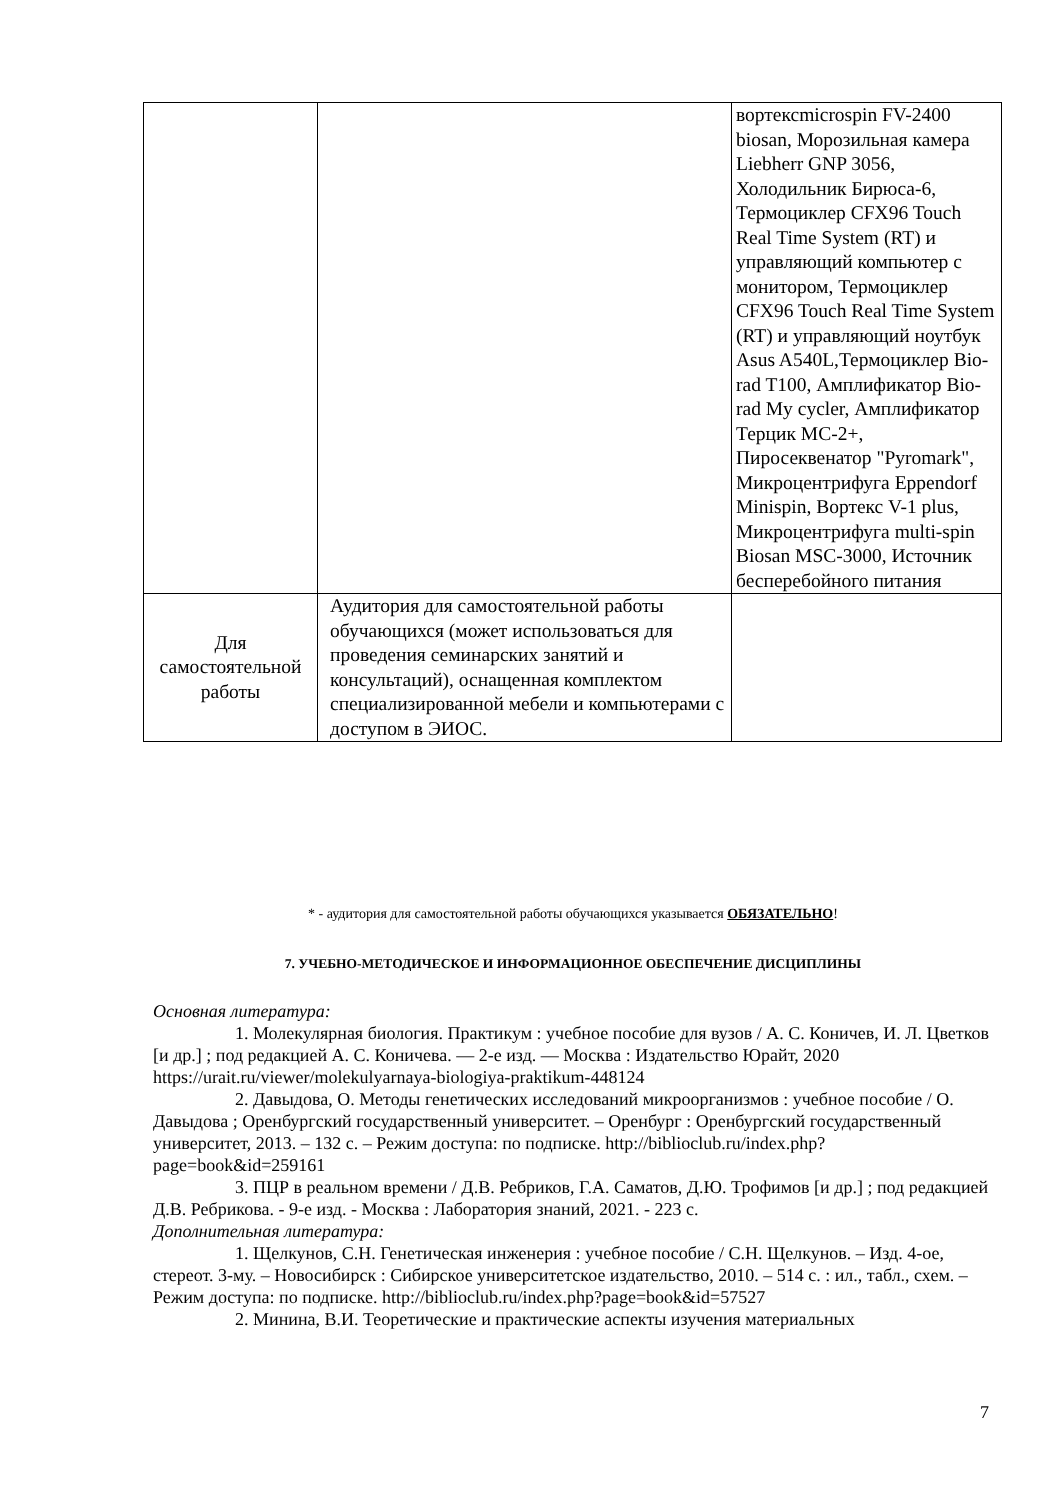| | | вортексmicrospin FV-2400 biosan, Морозильная камера Liebherr GNP 3056, Холодильник Бирюса-6, Термоциклер CFX96 Touch Real Time System (RT) и управляющий компьютер с монитором, Термоциклер CFX96 Touch Real Time System (RT) и управляющий ноутбук Asus A540L,Термоциклер Bio-rad T100, Амплификатор Bio-rad My cycler, Амплификатор Терцик МС-2+, Пиросеквенатор "Pyromark", Микроцентрифуга Eppendorf Minispin, Вортекс V-1 plus, Микроцентрифуга multi-spin Biosan MSC-3000, Источник бесперебойного питания |
| Для самостоятельной работы | Аудитория для самостоятельной работы обучающихся (может использоваться для проведения семинарских занятий и консультаций), оснащенная комплектом специализированной мебели и компьютерами с доступом в ЭИОС. | |
* - аудитория для самостоятельной работы обучающихся указывается ОБЯЗАТЕЛЬНО!
7. УЧЕБНО-МЕТОДИЧЕСКОЕ И ИНФОРМАЦИОННОЕ ОБЕСПЕЧЕНИЕ ДИСЦИПЛИНЫ
Основная литература:
1. Молекулярная биология. Практикум : учебное пособие для вузов / А. С. Коничев, И. Л. Цветков [и др.] ; под редакцией А. С. Коничева. — 2-е изд. — Москва : Издательство Юрайт, 2020 https://urait.ru/viewer/molekulyarnaya-biologiya-praktikum-448124
2. Давыдова, О. Методы генетических исследований микроорганизмов : учебное пособие / О. Давыдова ; Оренбургский государственный университет. – Оренбург : Оренбургский государственный университет, 2013. – 132 с. – Режим доступа: по подписке. http://biblioclub.ru/index.php?page=book&id=259161
3. ПЦР в реальном времени / Д.В. Ребриков, Г.А. Саматов, Д.Ю. Трофимов [и др.] ; под редакцией Д.В. Ребрикова. - 9-е изд. - Москва : Лаборатория знаний, 2021. - 223 с.
Дополнительная литература:
1. Щелкунов, С.Н. Генетическая инженерия : учебное пособие / С.Н. Щелкунов. – Изд. 4-ое, стереот. 3-му. – Новосибирск : Сибирское университетское издательство, 2010. – 514 с. : ил., табл., схем. – Режим доступа: по подписке. http://biblioclub.ru/index.php?page=book&id=57527
2. Минина, В.И. Теоретические и практические аспекты изучения материальных
7